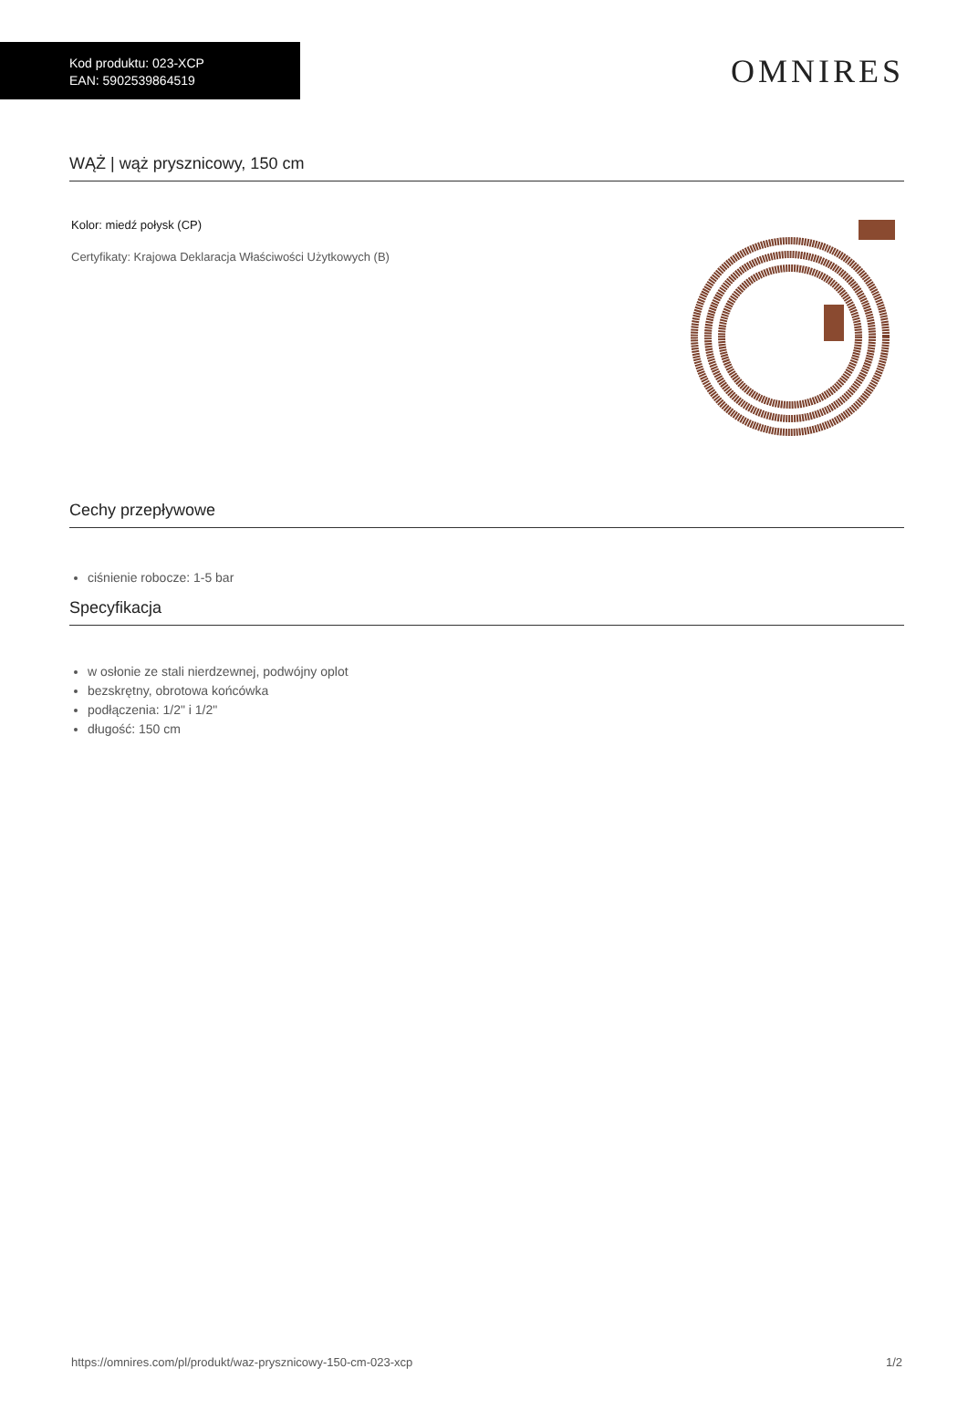Kod produktu: 023-XCP
EAN: 5902539864519
OMNIRES
WĄŻ | wąż prysznicowy, 150 cm
Kolor: miedź połysk (CP)
Certyfikaty: Krajowa Deklaracja Właściwości Użytkowych (B)
Cechy przepływowe
ciśnienie robocze: 1-5 bar
Specyfikacja
w osłonie ze stali nierdzewnej, podwójny oplot
bezskrętny, obrotowa końcówka
podłączenia: 1/2" i 1/2"
długość: 150 cm
https://omnires.com/pl/produkt/waz-prysznicowy-150-cm-023-xcp 1/2